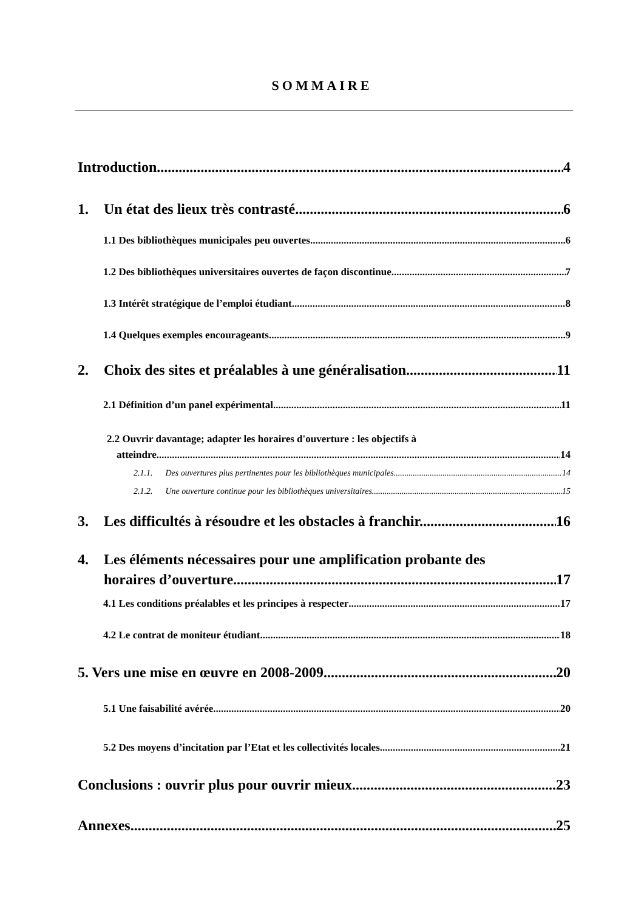SOMMAIRE
Introduction 4
1. Un état des lieux très contrasté 6
1.1 Des bibliothèques municipales peu ouvertes 6
1.2 Des bibliothèques universitaires ouvertes de façon discontinue. 7
1.3 Intérêt stratégique de l’emploi étudiant 8
1.4 Quelques exemples encourageants 9
2. Choix des sites et préalables à une généralisation 11
2.1 Définition d’un panel expérimental. 11
2.2 Ouvrir davantage; adapter les horaires d'ouverture : les objectifs à
atteindre. 14
2.1.1. Des ouvertures plus pertinentes pour les bibliothèques municipales. 14
2.1.2. Une ouverture continue pour les bibliothèques universitaires. 15
3. Les difficultés à résoudre et les obstacles à franchir. 16
4. Les éléments nécessaires pour une amplification probante des
horaires d’ouverture. 17
4.1 Les conditions préalables et les principes à respecter 17
4.2 Le contrat de moniteur étudiant. 18
5. Vers une mise en œuvre en 2008-2009. 20
5.1 Une faisabilité avérée. 20
5.2 Des moyens d’incitation par l’Etat et les collectivités locales. 21
Conclusions : ouvrir plus pour ouvrir mieux. 23
Annexes 25